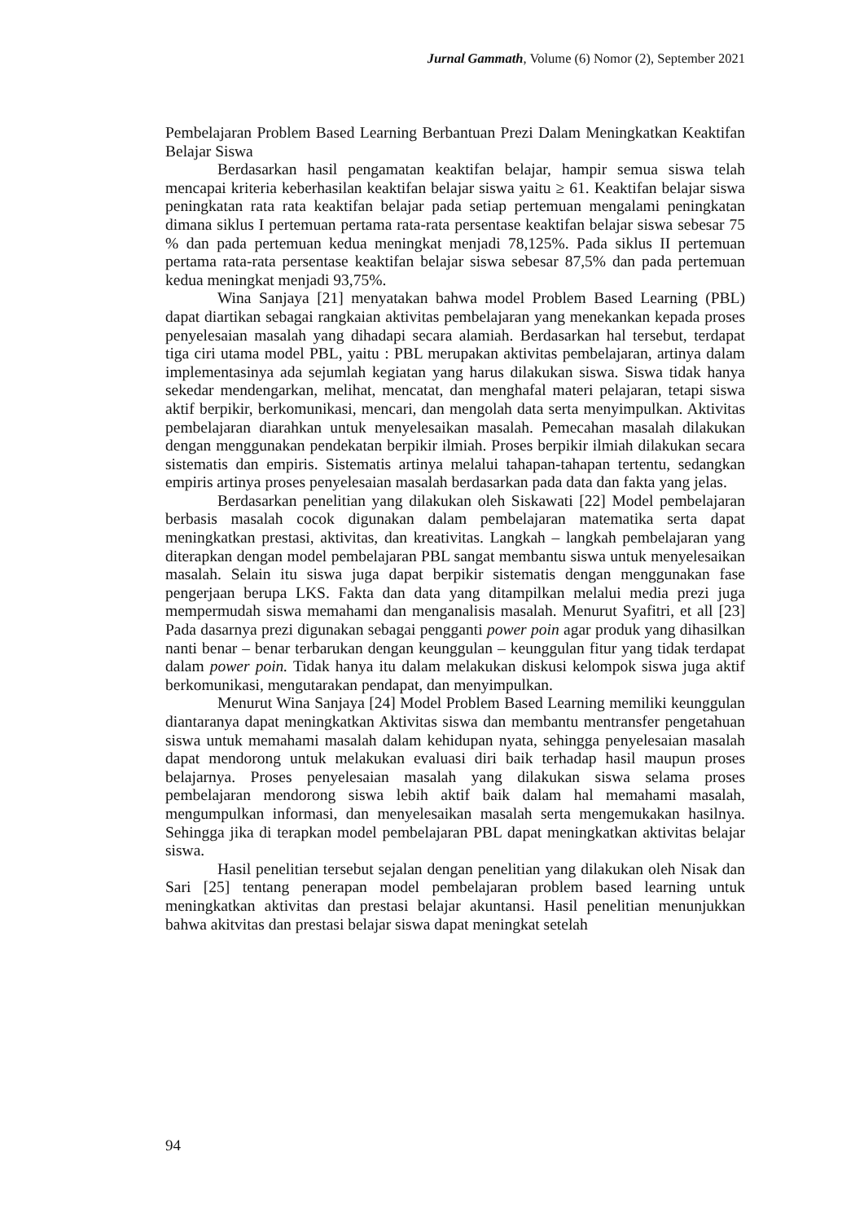Jurnal Gammath, Volume (6) Nomor (2), September 2021
Pembelajaran Problem Based Learning Berbantuan Prezi Dalam Meningkatkan Keaktifan Belajar Siswa
Berdasarkan hasil pengamatan keaktifan belajar, hampir semua siswa telah mencapai kriteria keberhasilan keaktifan belajar siswa yaitu ≥ 61. Keaktifan belajar siswa peningkatan rata rata keaktifan belajar pada setiap pertemuan mengalami peningkatan dimana siklus I pertemuan pertama rata-rata persentase keaktifan belajar siswa sebesar 75 % dan pada pertemuan kedua meningkat menjadi 78,125%. Pada siklus II pertemuan pertama rata-rata persentase keaktifan belajar siswa sebesar 87,5% dan pada pertemuan kedua meningkat menjadi 93,75%.
Wina Sanjaya [21] menyatakan bahwa model Problem Based Learning (PBL) dapat diartikan sebagai rangkaian aktivitas pembelajaran yang menekankan kepada proses penyelesaian masalah yang dihadapi secara alamiah. Berdasarkan hal tersebut, terdapat tiga ciri utama model PBL, yaitu : PBL merupakan aktivitas pembelajaran, artinya dalam implementasinya ada sejumlah kegiatan yang harus dilakukan siswa. Siswa tidak hanya sekedar mendengarkan, melihat, mencatat, dan menghafal materi pelajaran, tetapi siswa aktif berpikir, berkomunikasi, mencari, dan mengolah data serta menyimpulkan. Aktivitas pembelajaran diarahkan untuk menyelesaikan masalah. Pemecahan masalah dilakukan dengan menggunakan pendekatan berpikir ilmiah. Proses berpikir ilmiah dilakukan secara sistematis dan empiris. Sistematis artinya melalui tahapan-tahapan tertentu, sedangkan empiris artinya proses penyelesaian masalah berdasarkan pada data dan fakta yang jelas.
Berdasarkan penelitian yang dilakukan oleh Siskawati [22] Model pembelajaran berbasis masalah cocok digunakan dalam pembelajaran matematika serta dapat meningkatkan prestasi, aktivitas, dan kreativitas. Langkah – langkah pembelajaran yang diterapkan dengan model pembelajaran PBL sangat membantu siswa untuk menyelesaikan masalah. Selain itu siswa juga dapat berpikir sistematis dengan menggunakan fase pengerjaan berupa LKS. Fakta dan data yang ditampilkan melalui media prezi juga mempermudah siswa memahami dan menganalisis masalah. Menurut Syafitri, et all [23] Pada dasarnya prezi digunakan sebagai pengganti power poin agar produk yang dihasilkan nanti benar – benar terbarukan dengan keunggulan – keunggulan fitur yang tidak terdapat dalam power poin. Tidak hanya itu dalam melakukan diskusi kelompok siswa juga aktif berkomunikasi, mengutarakan pendapat, dan menyimpulkan.
Menurut Wina Sanjaya [24] Model Problem Based Learning memiliki keunggulan diantaranya dapat meningkatkan Aktivitas siswa dan membantu mentransfer pengetahuan siswa untuk memahami masalah dalam kehidupan nyata, sehingga penyelesaian masalah dapat mendorong untuk melakukan evaluasi diri baik terhadap hasil maupun proses belajarnya. Proses penyelesaian masalah yang dilakukan siswa selama proses pembelajaran mendorong siswa lebih aktif baik dalam hal memahami masalah, mengumpulkan informasi, dan menyelesaikan masalah serta mengemukakan hasilnya. Sehingga jika di terapkan model pembelajaran PBL dapat meningkatkan aktivitas belajar siswa.
Hasil penelitian tersebut sejalan dengan penelitian yang dilakukan oleh Nisak dan Sari [25] tentang penerapan model pembelajaran problem based learning untuk meningkatkan aktivitas dan prestasi belajar akuntansi. Hasil penelitian menunjukkan bahwa akitvitas dan prestasi belajar siswa dapat meningkat setelah
94